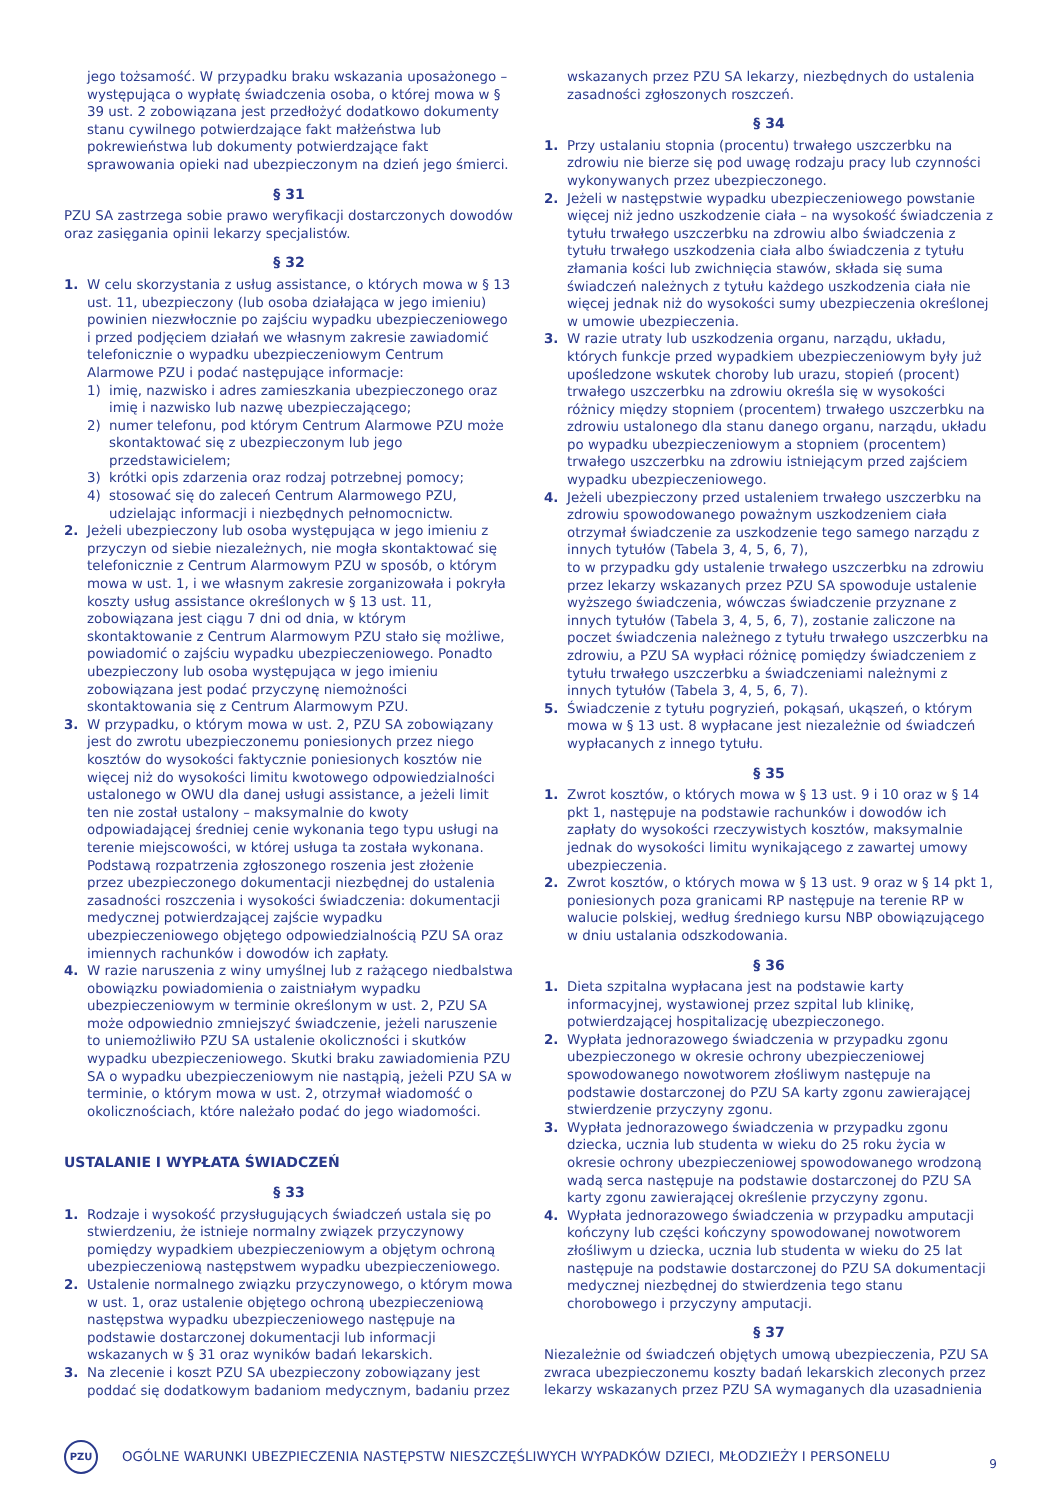jego tożsamość. W przypadku braku wskazania uposażonego – występująca o wypłatę świadczenia osoba, o której mowa w § 39 ust. 2 zobowiązana jest przedłożyć dodatkowo dokumenty stanu cywilnego potwierdzające fakt małżeństwa lub pokrewieństwa lub dokumenty potwierdzające fakt sprawowania opieki nad ubezpieczonym na dzień jego śmierci.
§ 31
PZU SA zastrzega sobie prawo weryfikacji dostarczonych dowodów oraz zasięgania opinii lekarzy specjalistów.
§ 32
1. W celu skorzystania z usług assistance, o których mowa w § 13 ust. 11, ubezpieczony (lub osoba działająca w jego imieniu) powinien niezwłocznie po zajściu wypadku ubezpieczeniowego i przed podjęciem działań we własnym zakresie zawiadomić telefonicznie o wypadku ubezpieczeniowym Centrum Alarmowe PZU i podać następujące informacje:
1) imię, nazwisko i adres zamieszkania ubezpieczonego oraz imię i nazwisko lub nazwę ubezpieczającego;
2) numer telefonu, pod którym Centrum Alarmowe PZU może skontaktować się z ubezpieczonym lub jego przedstawicielem;
3) krótki opis zdarzenia oraz rodzaj potrzebnej pomocy;
4) stosować się do zaleceń Centrum Alarmowego PZU, udzielając informacji i niezbędnych pełnomocnictw.
2. Jeżeli ubezpieczony lub osoba występująca w jego imieniu z przyczyn od siebie niezależnych, nie mogła skontaktować się telefonicznie z Centrum Alarmowym PZU w sposób, o którym mowa w ust. 1, i we własnym zakresie zorganizowała i pokryła koszty usług assistance określonych w § 13 ust. 11, zobowiązana jest ciągu 7 dni od dnia, w którym skontaktowanie z Centrum Alarmowym PZU stało się możliwe, powiadomić o zajściu wypadku ubezpieczeniowego. Ponadto ubezpieczony lub osoba występująca w jego imieniu zobowiązana jest podać przyczynę niemożności skontaktowania się z Centrum Alarmowym PZU.
3. W przypadku, o którym mowa w ust. 2, PZU SA zobowiązany jest do zwrotu ubezpieczonemu poniesionych przez niego kosztów do wysokości faktycznie poniesionych kosztów nie więcej niż do wysokości limitu kwotowego odpowiedzialności ustalonego w OWU dla danej usługi assistance, a jeżeli limit ten nie został ustalony – maksymalnie do kwoty odpowiadającej średniej cenie wykonania tego typu usługi na terenie miejscowości, w której usługa ta została wykonana. Podstawą rozpatrzenia zgłoszonego roszenia jest złożenie przez ubezpieczonego dokumentacji niezbędnej do ustalenia zasadności roszczenia i wysokości świadczenia: dokumentacji medycznej potwierdzającej zajście wypadku ubezpieczeniowego objętego odpowiedzialnością PZU SA oraz imiennych rachunków i dowodów ich zapłaty.
4. W razie naruszenia z winy umyślnej lub z rażącego niedbalstwa obowiązku powiadomienia o zaistniałym wypadku ubezpieczeniowym w terminie określonym w ust. 2, PZU SA może odpowiednio zmniejszyć świadczenie, jeżeli naruszenie to uniemożliwiło PZU SA ustalenie okoliczności i skutków wypadku ubezpieczeniowego. Skutki braku zawiadomienia PZU SA o wypadku ubezpieczeniowym nie nastąpią, jeżeli PZU SA w terminie, o którym mowa w ust. 2, otrzymał wiadomość o okolicznościach, które należało podać do jego wiadomości.
USTALANIE I WYPŁATA ŚWIADCZEŃ
§ 33
1. Rodzaje i wysokość przysługujących świadczeń ustala się po stwierdzeniu, że istnieje normalny związek przyczynowy pomiędzy wypadkiem ubezpieczeniowym a objętym ochroną ubezpieczeniową następstwem wypadku ubezpieczeniowego.
2. Ustalenie normalnego związku przyczynowego, o którym mowa w ust. 1, oraz ustalenie objętego ochroną ubezpieczeniową następstwa wypadku ubezpieczeniowego następuje na podstawie dostarczonej dokumentacji lub informacji wskazanych w § 31 oraz wyników badań lekarskich.
3. Na zlecenie i koszt PZU SA ubezpieczony zobowiązany jest poddać się dodatkowym badaniom medycznym, badaniu przez
wskazanych przez PZU SA lekarzy, niezbędnych do ustalenia zasadności zgłoszonych roszczeń.
§ 34
1. Przy ustalaniu stopnia (procentu) trwałego uszczerbku na zdrowiu nie bierze się pod uwagę rodzaju pracy lub czynności wykonywanych przez ubezpieczonego.
2. Jeżeli w następstwie wypadku ubezpieczeniowego powstanie więcej niż jedno uszkodzenie ciała – na wysokość świadczenia z tytułu trwałego uszczerbku na zdrowiu albo świadczenia z tytułu trwałego uszkodzenia ciała albo świadczenia z tytułu złamania kości lub zwichnięcia stawów, składa się suma świadczeń należnych z tytułu każdego uszkodzenia ciała nie więcej jednak niż do wysokości sumy ubezpieczenia określonej w umowie ubezpieczenia.
3. W razie utraty lub uszkodzenia organu, narządu, układu, których funkcje przed wypadkiem ubezpieczeniowym były już upośledzone wskutek choroby lub urazu, stopień (procent) trwałego uszczerbku na zdrowiu określa się w wysokości różnicy między stopniem (procentem) trwałego uszczerbku na zdrowiu ustalonego dla stanu danego organu, narządu, układu po wypadku ubezpieczeniowym a stopniem (procentem) trwałego uszczerbku na zdrowiu istniejącym przed zajściem wypadku ubezpieczeniowego.
4. Jeżeli ubezpieczony przed ustaleniem trwałego uszczerbku na zdrowiu spowodowanego poważnym uszkodzeniem ciała otrzymał świadczenie za uszkodzenie tego samego narządu z innych tytułów (Tabela 3, 4, 5, 6, 7),
to w przypadku gdy ustalenie trwałego uszczerbku na zdrowiu przez lekarzy wskazanych przez PZU SA spowoduje ustalenie wyższego świadczenia, wówczas świadczenie przyznane z innych tytułów (Tabela 3, 4, 5, 6, 7), zostanie zaliczone na poczet świadczenia należnego z tytułu trwałego uszczerbku na zdrowiu, a PZU SA wypłaci różnicę pomiędzy świadczeniem z tytułu trwałego uszczerbku a świadczeniami należnymi z innych tytułów (Tabela 3, 4, 5, 6, 7).
5. Świadczenie z tytułu pogryzień, pokąsań, ukąszeń, o którym mowa w § 13 ust. 8 wypłacane jest niezależnie od świadczeń wypłacanych z innego tytułu.
§ 35
1. Zwrot kosztów, o których mowa w § 13 ust. 9 i 10 oraz w § 14 pkt 1, następuje na podstawie rachunków i dowodów ich zapłaty do wysokości rzeczywistych kosztów, maksymalnie jednak do wysokości limitu wynikającego z zawartej umowy ubezpieczenia.
2. Zwrot kosztów, o których mowa w § 13 ust. 9 oraz w § 14 pkt 1, poniesionych poza granicami RP następuje na terenie RP w walucie polskiej, według średniego kursu NBP obowiązującego w dniu ustalania odszkodowania.
§ 36
1. Dieta szpitalna wypłacana jest na podstawie karty informacyjnej, wystawionej przez szpital lub klinikę, potwierdzającej hospitalizację ubezpieczonego.
2. Wypłata jednorazowego świadczenia w przypadku zgonu ubezpieczonego w okresie ochrony ubezpieczeniowej spowodowanego nowotworem złośliwym następuje na podstawie dostarczonej do PZU SA karty zgonu zawierającej stwierdzenie przyczyny zgonu.
3. Wypłata jednorazowego świadczenia w przypadku zgonu dziecka, ucznia lub studenta w wieku do 25 roku życia w okresie ochrony ubezpieczeniowej spowodowanego wrodzoną wadą serca następuje na podstawie dostarczonej do PZU SA karty zgonu zawierającej określenie przyczyny zgonu.
4. Wypłata jednorazowego świadczenia w przypadku amputacji kończyny lub części kończyny spowodowanej nowotworem złośliwym u dziecka, ucznia lub studenta w wieku do 25 lat następuje na podstawie dostarczonej do PZU SA dokumentacji medycznej niezbędnej do stwierdzenia tego stanu chorobowego i przyczyny amputacji.
§ 37
Niezależnie od świadczeń objętych umową ubezpieczenia, PZU SA zwraca ubezpieczonemu koszty badań lekarskich zleconych przez lekarzy wskazanych przez PZU SA wymaganych dla uzasadnienia
PZU
OGÓLNE WARUNKI UBEZPIECZENIA NASTĘPSTW NIESZCZĘŚLIWYCH WYPADKÓW DZIECI, MŁODZIEŻY I PERSONELU
9